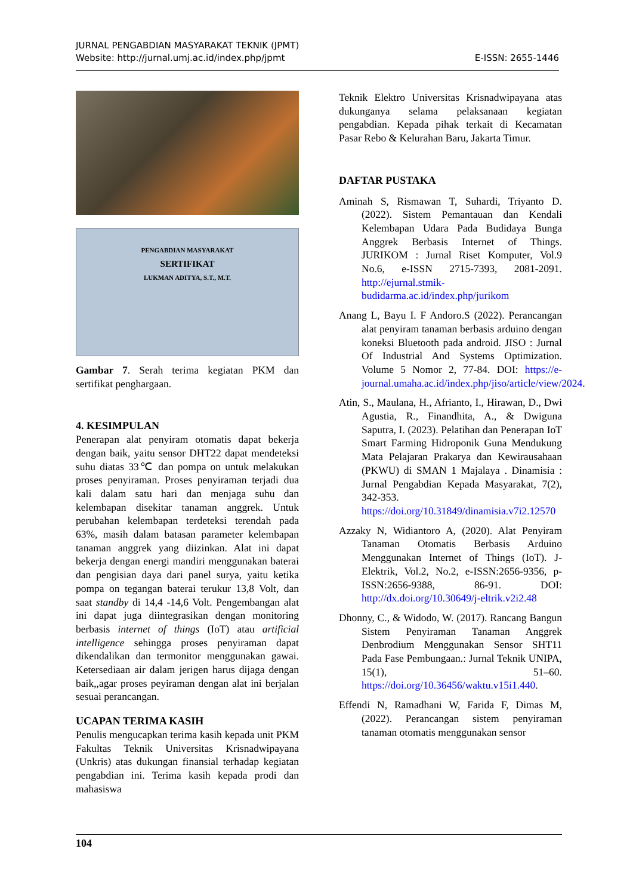JURNAL PENGABDIAN MASYARAKAT TEKNIK (JPMT)
Website: http://jurnal.umj.ac.id/index.php/jpmt E-ISSN: 2655-1446
PENGABDIAN MASYARAKAT
SERTIFIKAT
LUKMAN ADITYA, S.T., M.T.
Gambar 7. Serah terima kegiatan PKM dan sertifikat penghargaan.
4. KESIMPULAN
Penerapan alat penyiram otomatis dapat bekerja dengan baik, yaitu sensor DHT22 dapat mendeteksi suhu diatas 33℃ dan pompa on untuk melakukan proses penyiraman. Proses penyiraman terjadi dua kali dalam satu hari dan menjaga suhu dan kelembapan disekitar tanaman anggrek. Untuk perubahan kelembapan terdeteksi terendah pada 63%, masih dalam batasan parameter kelembapan tanaman anggrek yang diizinkan. Alat ini dapat bekerja dengan energi mandiri menggunakan baterai dan pengisian daya dari panel surya, yaitu ketika pompa on tegangan baterai terukur 13,8 Volt, dan saat standby di 14,4 -14,6 Volt. Pengembangan alat ini dapat juga diintegrasikan dengan monitoring berbasis internet of things (IoT) atau artificial intelligence sehingga proses penyiraman dapat dikendalikan dan termonitor menggunakan gawai. Ketersediaan air dalam jerigen harus dijaga dengan baik,,agar proses peyiraman dengan alat ini berjalan sesuai perancangan.
UCAPAN TERIMA KASIH
Penulis mengucapkan terima kasih kepada unit PKM Fakultas Teknik Universitas Krisnadwipayana (Unkris) atas dukungan finansial terhadap kegiatan pengabdian ini. Terima kasih kepada prodi dan mahasiswa
Teknik Elektro Universitas Krisnadwipayana atas dukunganya selama pelaksanaan kegiatan pengabdian. Kepada pihak terkait di Kecamatan Pasar Rebo & Kelurahan Baru, Jakarta Timur.
DAFTAR PUSTAKA
Aminah S, Rismawan T, Suhardi, Triyanto D. (2022). Sistem Pemantauan dan Kendali Kelembapan Udara Pada Budidaya Bunga Anggrek Berbasis Internet of Things. JURIKOM : Jurnal Riset Komputer, Vol.9 No.6, e-ISSN 2715-7393, 2081-2091. http://ejurnal.stmik-budidarma.ac.id/index.php/jurikom
Anang L, Bayu I. F Andoro.S (2022). Perancangan alat penyiram tanaman berbasis arduino dengan koneksi Bluetooth pada android. JISO : Jurnal Of Industrial And Systems Optimization. Volume 5 Nomor 2, 77-84. DOI: https://e-journal.umaha.ac.id/index.php/jiso/article/view/2024.
Atin, S., Maulana, H., Afrianto, I., Hirawan, D., Dwi Agustia, R., Finandhita, A., & Dwiguna Saputra, I. (2023). Pelatihan dan Penerapan IoT Smart Farming Hidroponik Guna Mendukung Mata Pelajaran Prakarya dan Kewirausahaan (PKWU) di SMAN 1 Majalaya . Dinamisia : Jurnal Pengabdian Kepada Masyarakat, 7(2), 342-353. https://doi.org/10.31849/dinamisia.v7i2.12570
Azzaky N, Widiantoro A, (2020). Alat Penyiram Tanaman Otomatis Berbasis Arduino Menggunakan Internet of Things (IoT). J-Elektrik, Vol.2, No.2, e-ISSN:2656-9356, p-ISSN:2656-9388, 86-91. DOI: http://dx.doi.org/10.30649/j-eltrik.v2i2.48
Dhonny, C., & Widodo, W. (2017). Rancang Bangun Sistem Penyiraman Tanaman Anggrek Denbrodium Menggunakan Sensor SHT11 Pada Fase Pembungaan.: Jurnal Teknik UNIPA, 15(1), 51–60. https://doi.org/10.36456/waktu.v15i1.440.
Effendi N, Ramadhani W, Farida F, Dimas M, (2022). Perancangan sistem penyiraman tanaman otomatis menggunakan sensor
104